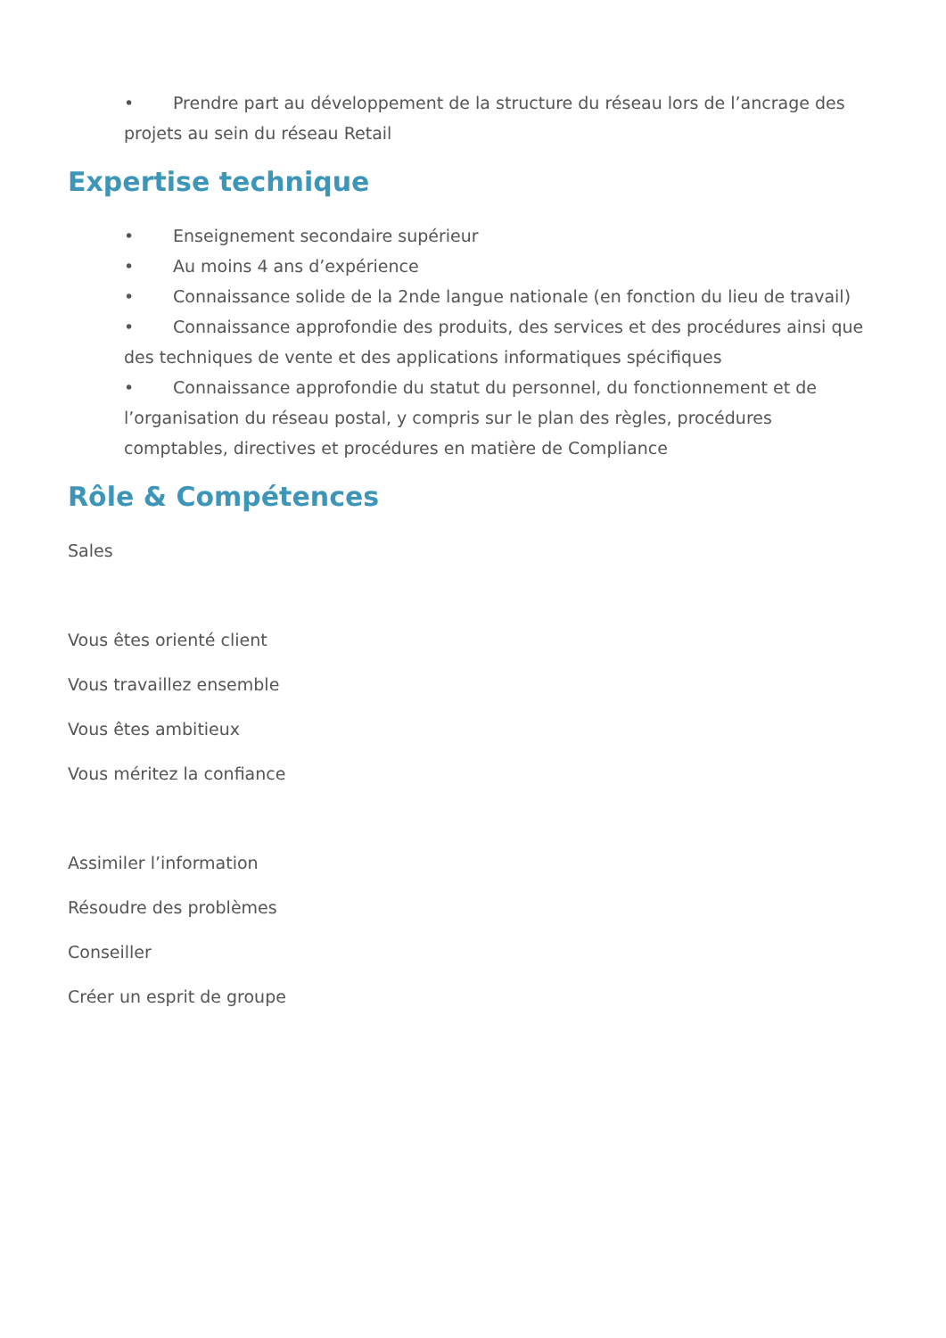• Prendre part au développement de la structure du réseau lors de l’ancrage des projets au sein du réseau Retail
Expertise technique
• Enseignement secondaire supérieur
• Au moins 4 ans d’expérience
• Connaissance solide de la 2nde langue nationale (en fonction du lieu de travail)
• Connaissance approfondie des produits, des services et des procédures ainsi que des techniques de vente et des applications informatiques spécifiques
• Connaissance approfondie du statut du personnel, du fonctionnement et de l’organisation du réseau postal, y compris sur le plan des règles, procédures comptables, directives et procédures en matière de Compliance
Rôle & Compétences
Sales
Vous êtes orienté client
Vous travaillez ensemble
Vous êtes ambitieux
Vous méritez la confiance
Assimiler l’information
Résoudre des problèmes
Conseiller
Créer un esprit de groupe